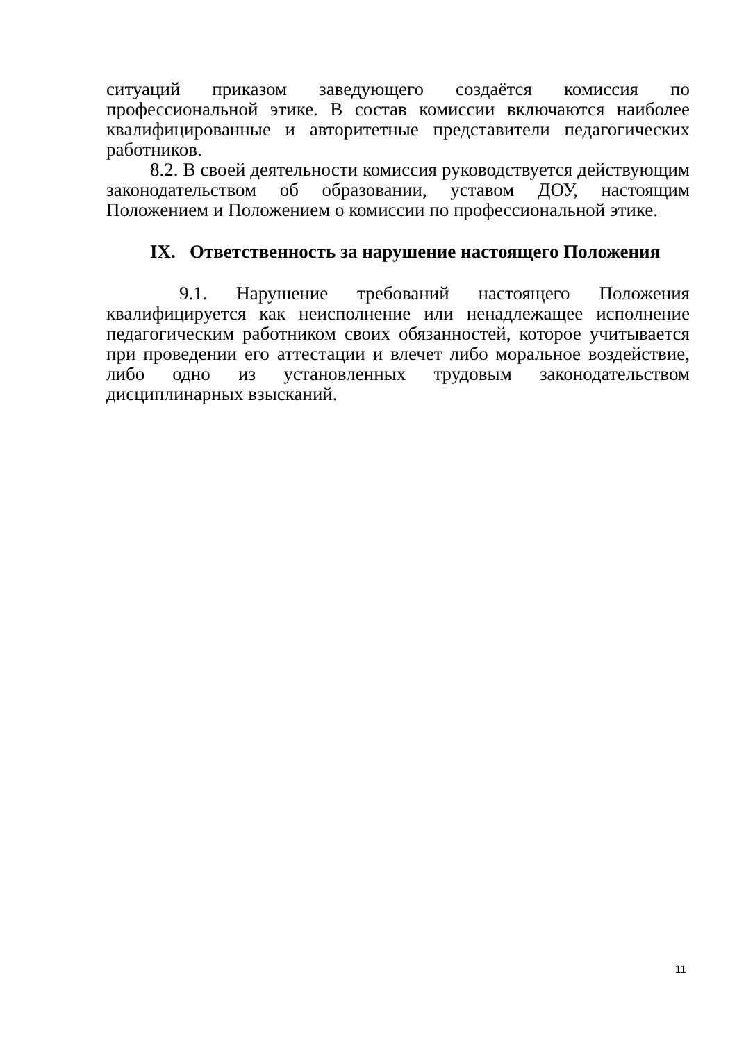ситуаций приказом заведующего создаётся комиссия по профессиональной этике. В состав комиссии включаются наиболее квалифицированные и авторитетные представители педагогических работников.
8.2. В своей деятельности комиссия руководствуется действующим законодательством об образовании, уставом ДОУ, настоящим Положением и Положением о комиссии по профессиональной этике.
IX. Ответственность за нарушение настоящего Положения
9.1. Нарушение требований настоящего Положения квалифицируется как неисполнение или ненадлежащее исполнение педагогическим работником своих обязанностей, которое учитывается при проведении его аттестации и влечет либо моральное воздействие, либо одно из установленных трудовым законодательством дисциплинарных взысканий.
11